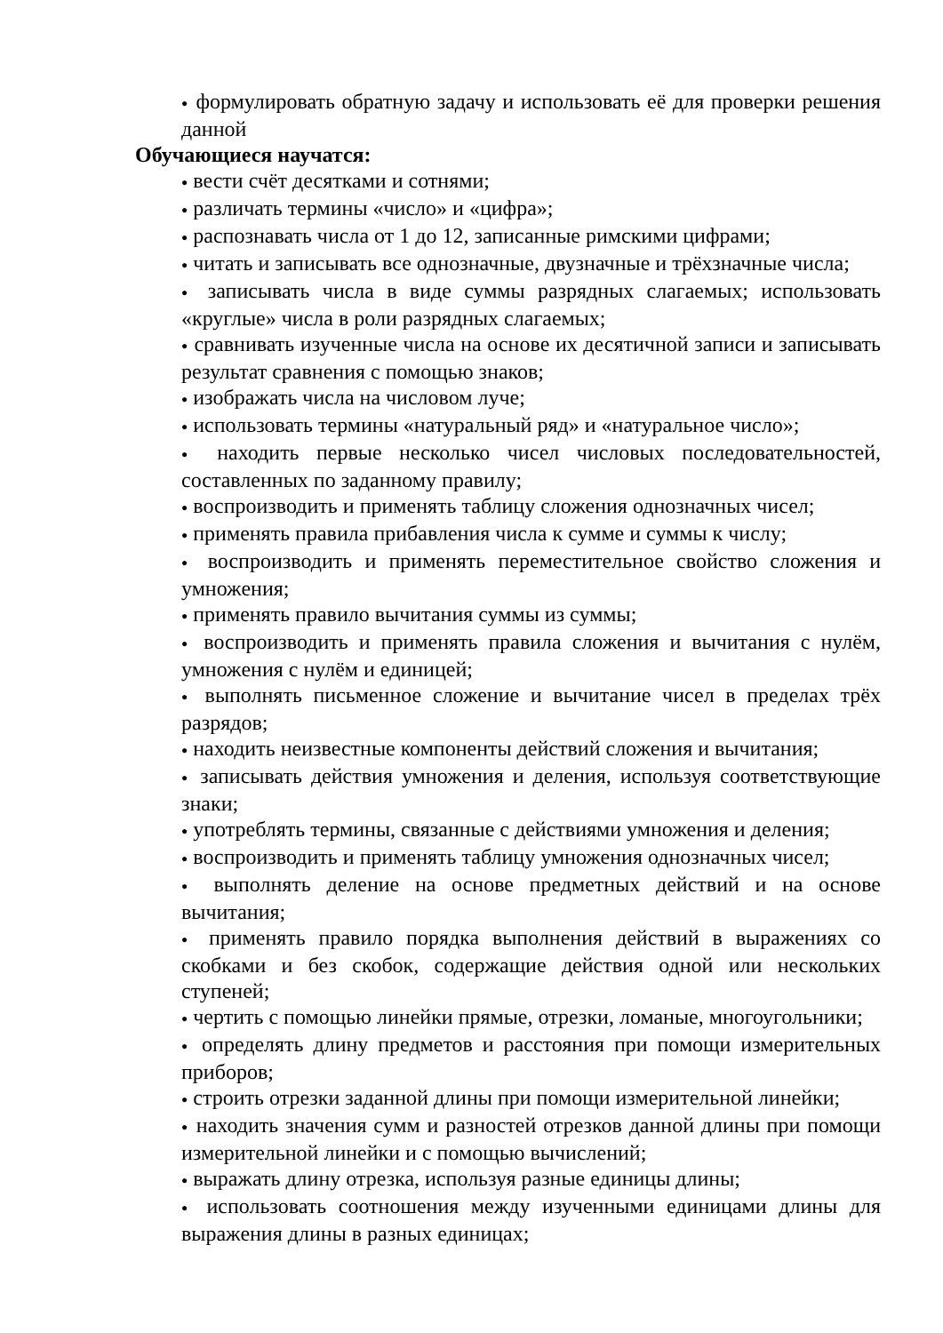● формулировать обратную задачу и использовать её для проверки решения данной
Обучающиеся научатся:
● вести счёт десятками и сотнями;
● различать термины «число» и «цифра»;
● распознавать числа от 1 до 12, записанные римскими цифрами;
● читать и записывать все однозначные, двузначные и трёхзначные числа;
● записывать числа в виде суммы разрядных слагаемых; использовать «круглые» числа в роли разрядных слагаемых;
● сравнивать изученные числа на основе их десятичной записи и записывать результат сравнения с помощью знаков;
● изображать числа на числовом луче;
● использовать термины «натуральный ряд» и «натуральное число»;
● находить первые несколько чисел числовых последовательностей, составленных по заданному правилу;
● воспроизводить и применять таблицу сложения однозначных чисел;
● применять правила прибавления числа к сумме и суммы к числу;
● воспроизводить и применять переместительное свойство сложения и умножения;
● применять правило вычитания суммы из суммы;
● воспроизводить и применять правила сложения и вычитания с нулём, умножения с нулём и единицей;
● выполнять письменное сложение и вычитание чисел в пределах трёх разрядов;
● находить неизвестные компоненты действий сложения и вычитания;
● записывать действия умножения и деления, используя соответствующие знаки;
● употреблять термины, связанные с действиями умножения и деления;
● воспроизводить и применять таблицу умножения однозначных чисел;
● выполнять деление на основе предметных действий и на основе вычитания;
● применять правило порядка выполнения действий в выражениях со скобками и без скобок, содержащие действия одной или нескольких ступеней;
● чертить с помощью линейки прямые, отрезки, ломаные, многоугольники;
● определять длину предметов и расстояния при помощи измерительных приборов;
● строить отрезки заданной длины при помощи измерительной линейки;
● находить значения сумм и разностей отрезков данной длины при помощи измерительной линейки и с помощью вычислений;
● выражать длину отрезка, используя разные единицы длины;
● использовать соотношения между изученными единицами длины для выражения длины в разных единицах;